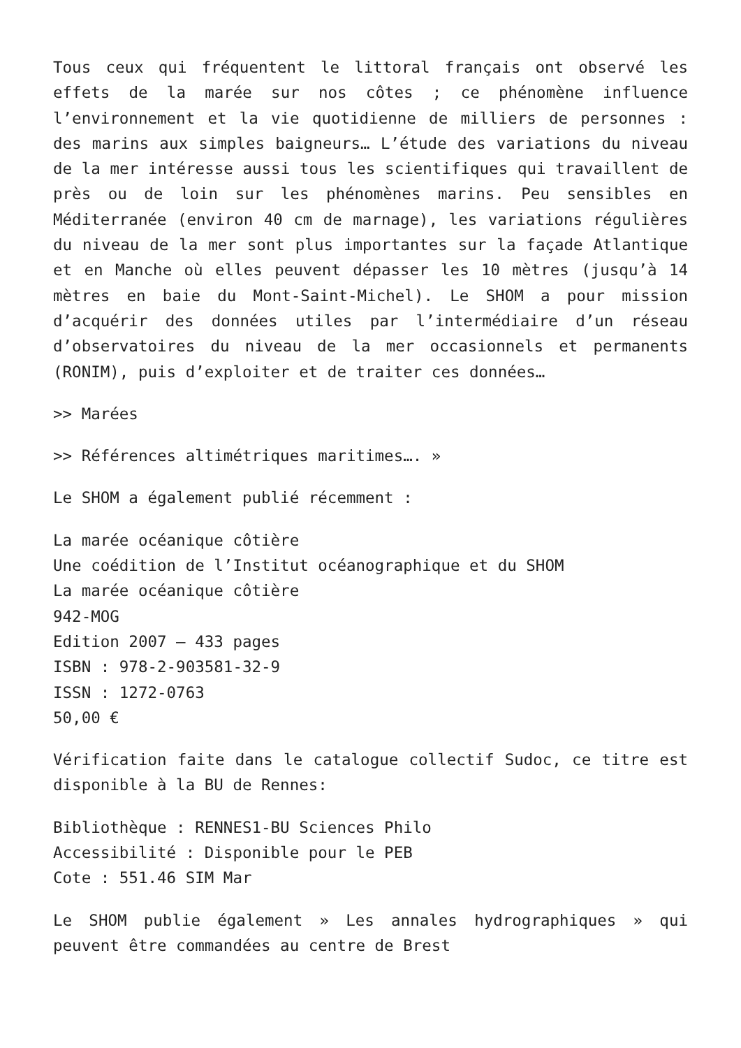Tous ceux qui fréquentent le littoral français ont observé les effets de la marée sur nos côtes ; ce phénomène influence l’environnement et la vie quotidienne de milliers de personnes : des marins aux simples baigneurs… L’étude des variations du niveau de la mer intéresse aussi tous les scientifiques qui travaillent de près ou de loin sur les phénomènes marins. Peu sensibles en Méditerranée (environ 40 cm de marnage), les variations régulières du niveau de la mer sont plus importantes sur la façade Atlantique et en Manche où elles peuvent dépasser les 10 mètres (jusqu’à 14 mètres en baie du Mont-Saint-Michel). Le SHOM a pour mission d’acquérir des données utiles par l’intermédiaire d’un réseau d’observatoires du niveau de la mer occasionnels et permanents (RONIM), puis d’exploiter et de traiter ces données…
>> Marées
>> Références altimétriques maritimes…. »
Le SHOM a également publié récemment :
La marée océanique côtière
Une coédition de l’Institut océanographique et du SHOM
La marée océanique côtière
942-MOG
Edition 2007 – 433 pages
ISBN : 978-2-903581-32-9
ISSN : 1272-0763
50,00 €
Vérification faite dans le catalogue collectif Sudoc, ce titre est disponible à la BU de Rennes:
Bibliothèque : RENNES1-BU Sciences Philo
Accessibilité : Disponible pour le PEB
Cote : 551.46 SIM Mar
Le SHOM publie également » Les annales hydrographiques » qui peuvent être commandées au centre de Brest